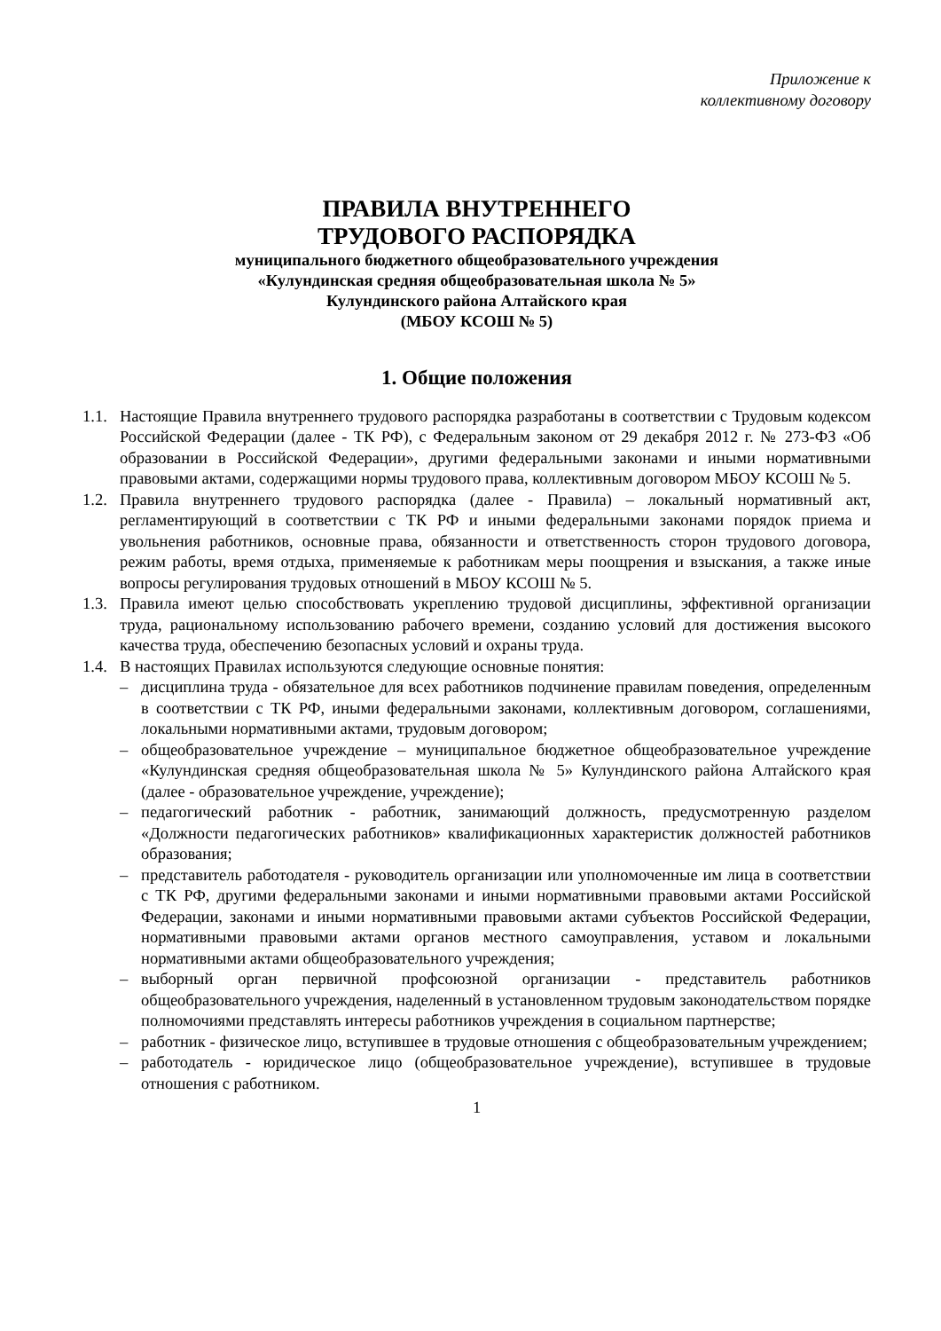Приложение к
коллективному договору
ПРАВИЛА ВНУТРЕННЕГО
ТРУДОВОГО РАСПОРЯДКА
муниципального бюджетного общеобразовательного учреждения
«Кулундинская средняя общеобразовательная школа № 5»
Кулундинского района Алтайского края
(МБОУ КСОШ № 5)
1. Общие положения
1.1.
Настоящие Правила внутреннего трудового распорядка разработаны в соответствии с Трудовым кодексом Российской Федерации (далее - ТК РФ), с Федеральным законом от 29 декабря 2012 г. № 273-ФЗ «Об образовании в Российской Федерации», другими федеральными законами и иными нормативными правовыми актами, содержащими нормы трудового права, коллективным договором МБОУ КСОШ № 5.
1.2.
Правила внутреннего трудового распорядка (далее - Правила) – локальный нормативный акт, регламентирующий в соответствии с ТК РФ и иными федеральными законами порядок приема и увольнения работников, основные права, обязанности и ответственность сторон трудового договора, режим работы, время отдыха, применяемые к работникам меры поощрения и взыскания, а также иные вопросы регулирования трудовых отношений в МБОУ КСОШ № 5.
1.3.
Правила имеют целью способствовать укреплению трудовой дисциплины, эффективной организации труда, рациональному использованию рабочего времени, созданию условий для достижения высокого качества труда, обеспечению безопасных условий и охраны труда.
1.4.
В настоящих Правилах используются следующие основные понятия:
– дисциплина труда - обязательное для всех работников подчинение правилам поведения, определенным в соответствии с ТК РФ, иными федеральными законами, коллективным договором, соглашениями, локальными нормативными актами, трудовым договором;
– общеобразовательное учреждение – муниципальное бюджетное общеобразовательное учреждение «Кулундинская средняя общеобразовательная школа № 5» Кулундинского района Алтайского края (далее - образовательное учреждение, учреждение);
– педагогический работник - работник, занимающий должность, предусмотренную разделом «Должности педагогических работников» квалификационных характеристик должностей работников образования;
– представитель работодателя - руководитель организации или уполномоченные им лица в соответствии с ТК РФ, другими федеральными законами и иными нормативными правовыми актами Российской Федерации, законами и иными нормативными правовыми актами субъектов Российской Федерации, нормативными правовыми актами органов местного самоуправления, уставом и локальными нормативными актами общеобразовательного учреждения;
– выборный орган первичной профсоюзной организации - представитель работников общеобразовательного учреждения, наделенный в установленном трудовым законодательством порядке полномочиями представлять интересы работников учреждения в социальном партнерстве;
– работник - физическое лицо, вступившее в трудовые отношения с общеобразовательным учреждением;
– работодатель - юридическое лицо (общеобразовательное учреждение), вступившее в трудовые отношения с работником.
1